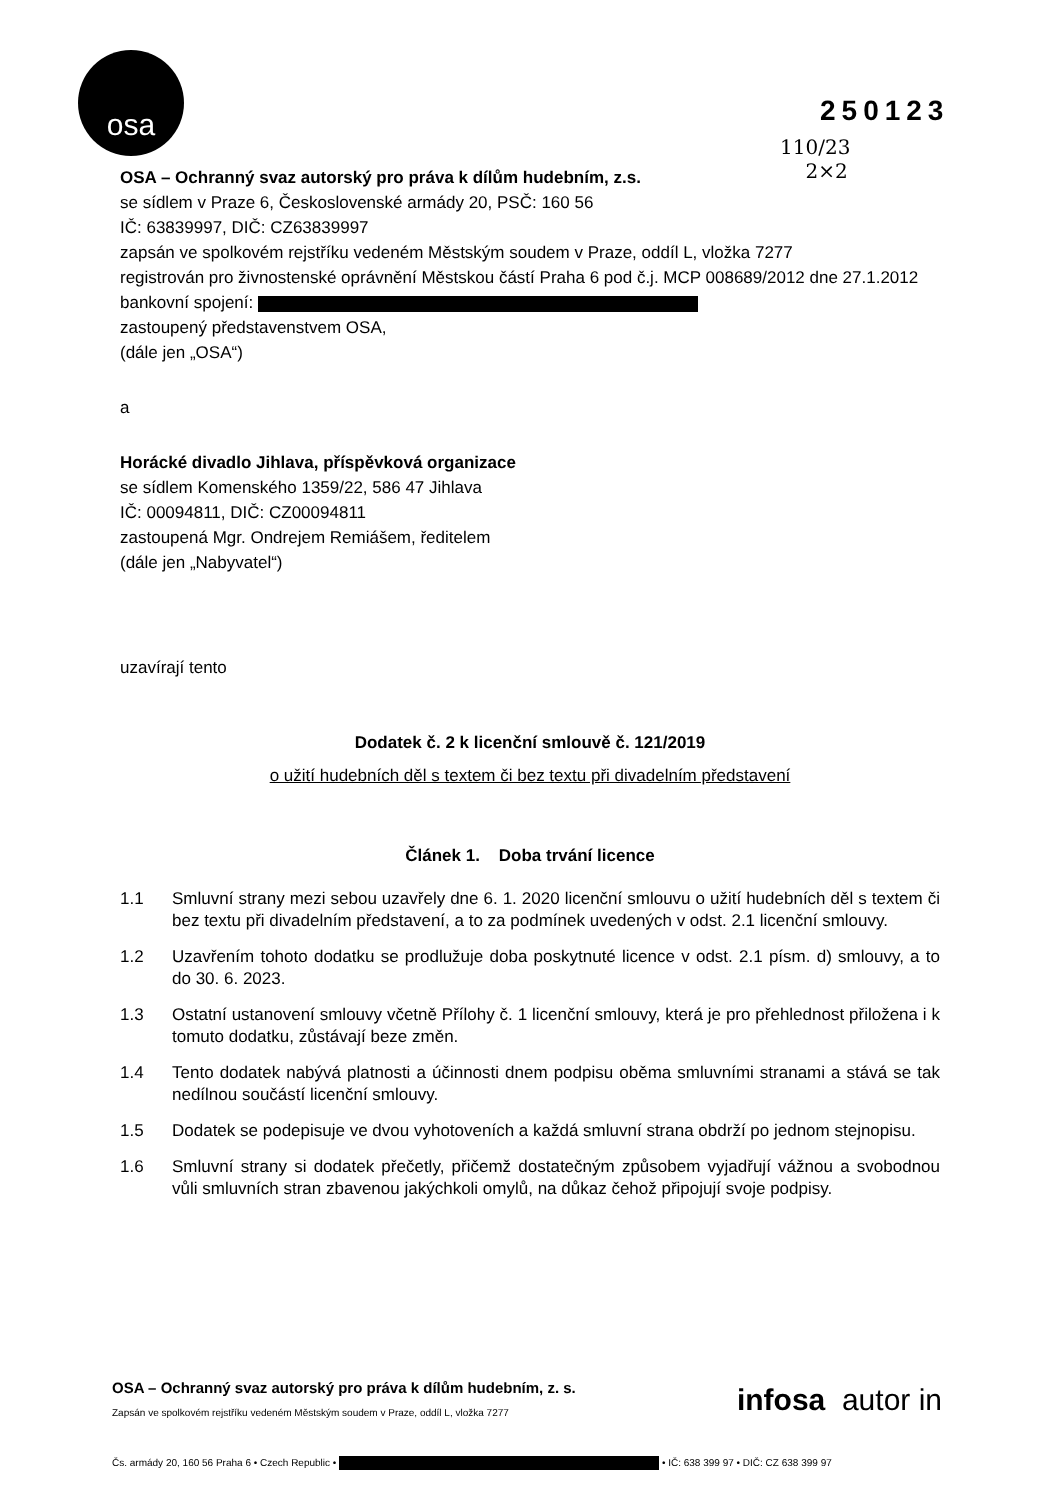osa
250123
110/23
2×2
OSA – Ochranný svaz autorský pro práva k dílům hudebním, z.s.
se sídlem v Praze 6, Československé armády 20, PSČ: 160 56
IČ: 63839997, DIČ: CZ63839997
zapsán ve spolkovém rejstříku vedeném Městským soudem v Praze, oddíl L, vložka 7277
registrován pro živnostenské oprávnění Městskou částí Praha 6 pod č.j. MCP 008689/2012 dne 27.1.2012
bankovní spojení:
zastoupený představenstvem OSA,
(dále jen „OSA“)
a
Horácké divadlo Jihlava, příspěvková organizace
se sídlem Komenského 1359/22, 586 47 Jihlava
IČ: 00094811, DIČ: CZ00094811
zastoupená Mgr. Ondrejem Remiášem, ředitelem
(dále jen „Nabyvatel“)
uzavírají tento
Dodatek č. 2 k licenční smlouvě č. 121/2019
o užití hudebních děl s textem či bez textu při divadelním představení
Článek 1. Doba trvání licence
1.1 Smluvní strany mezi sebou uzavřely dne 6. 1. 2020 licenční smlouvu o užití hudebních děl s textem či bez textu při divadelním představení, a to za podmínek uvedených v odst. 2.1 licenční smlouvy.
1.2 Uzavřením tohoto dodatku se prodlužuje doba poskytnuté licence v odst. 2.1 písm. d) smlouvy, a to do 30. 6. 2023.
1.3 Ostatní ustanovení smlouvy včetně Přílohy č. 1 licenční smlouvy, která je pro přehlednost přiložena i k tomuto dodatku, zůstávají beze změn.
1.4 Tento dodatek nabývá platnosti a účinnosti dnem podpisu oběma smluvními stranami a stává se tak nedílnou součástí licenční smlouvy.
1.5 Dodatek se podepisuje ve dvou vyhotoveních a každá smluvní strana obdrží po jednom stejnopisu.
1.6 Smluvní strany si dodatek přečetly, přičemž dostatečným způsobem vyjadřují vážnou a svobodnou vůli smluvních stran zbavenou jakýchkoli omylů, na důkaz čehož připojují svoje podpisy.
OSA – Ochranný svaz autorský pro práva k dílům hudebním, z. s.
Zapsán ve spolkovém rejstříku vedeném Městským soudem v Praze, oddíl L, vložka 7277
infosa autor in
Čs. armády 20, 160 56 Praha 6 • Czech Republic • • IČ: 638 399 97 • DIČ: CZ 638 399 97